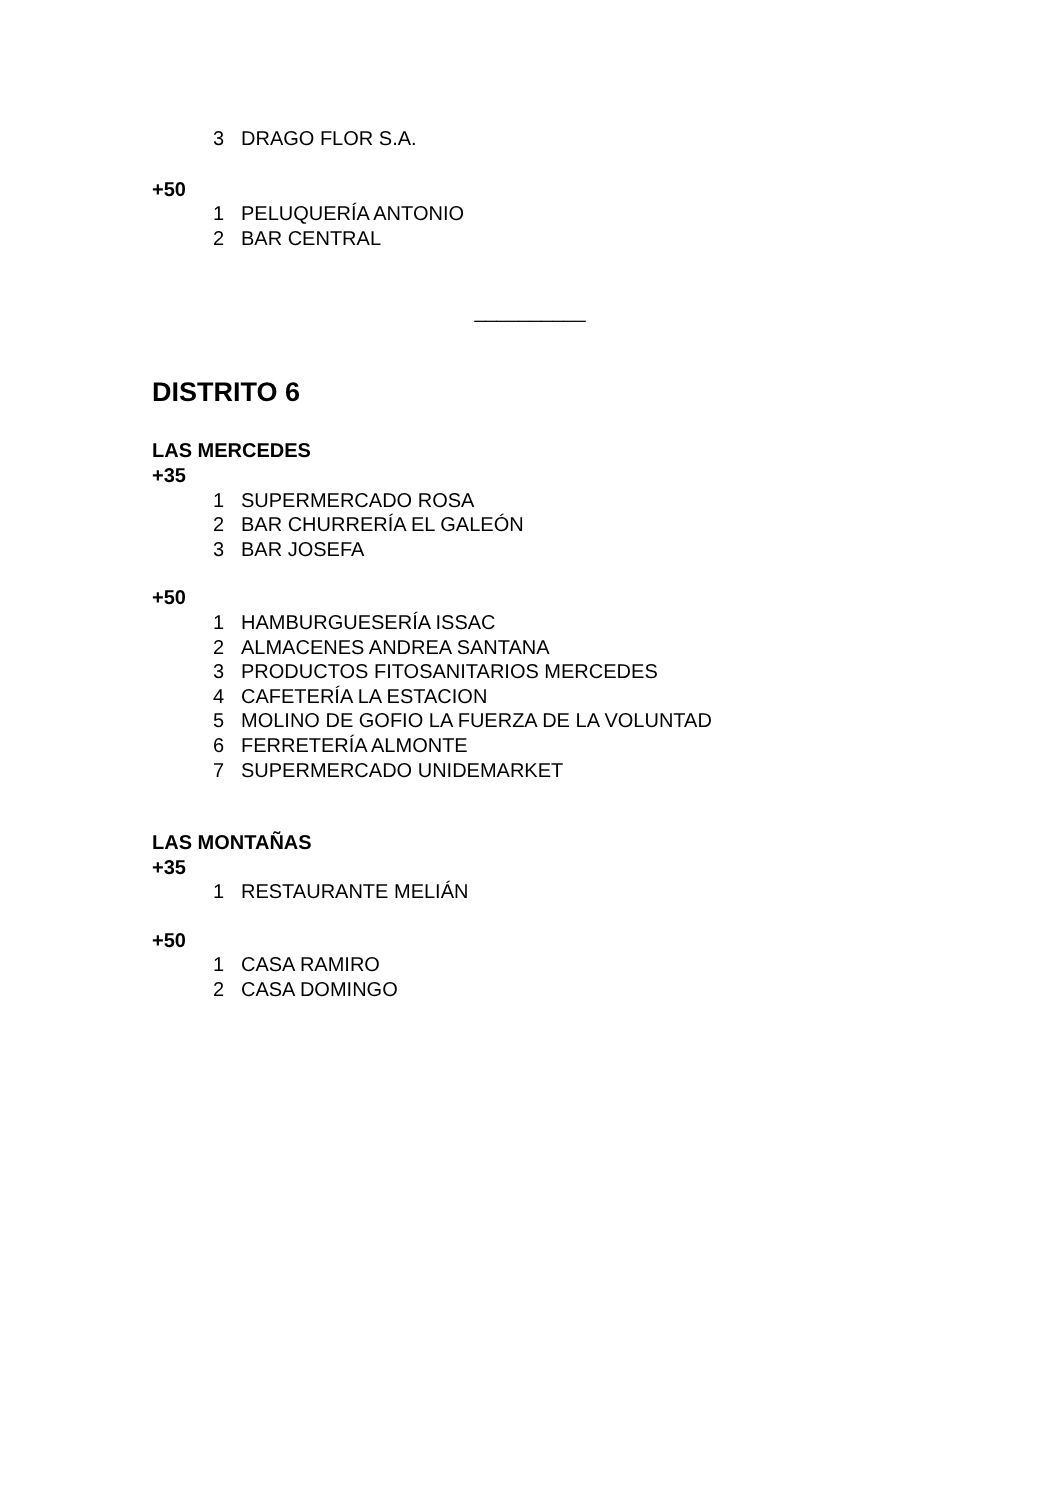3 DRAGO FLOR S.A.
+50
1 PELUQUERÍA ANTONIO
2 BAR CENTRAL
__________
DISTRITO 6
LAS MERCEDES
+35
1 SUPERMERCADO ROSA
2 BAR CHURRERÍA EL GALEÓN
3 BAR JOSEFA
+50
1 HAMBURGUESERÍA ISSAC
2 ALMACENES ANDREA SANTANA
3 PRODUCTOS FITOSANITARIOS MERCEDES
4 CAFETERÍA LA ESTACION
5 MOLINO DE GOFIO LA FUERZA DE LA VOLUNTAD
6 FERRETERÍA ALMONTE
7 SUPERMERCADO UNIDEMARKET
LAS MONTAÑAS
+35
1 RESTAURANTE MELIÁN
+50
1 CASA RAMIRO
2 CASA DOMINGO